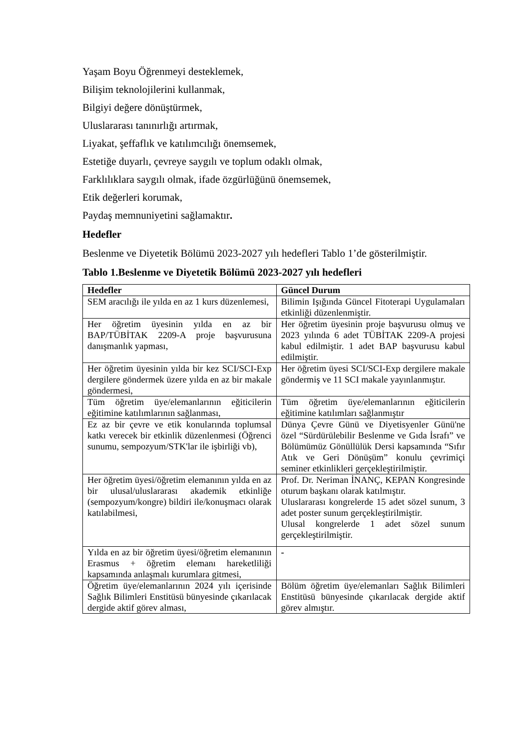Yaşam Boyu Öğrenmeyi desteklemek,
Bilişim teknolojilerini kullanmak,
Bilgiyi değere dönüştürmek,
Uluslararası tanınırlığı artırmak,
Liyakat, şeffaflık ve katılımcılığı önemsemek,
Estetiğe duyarlı, çevreye saygılı ve toplum odaklı olmak,
Farklılıklara saygılı olmak, ifade özgürlüğünü önemsemek,
Etik değerleri korumak,
Paydaş memnuniyetini sağlamaktır.
Hedefler
Beslenme ve Diyetetik Bölümü 2023-2027 yılı hedefleri Tablo 1’de gösterilmiştir.
Tablo 1.Beslenme ve Diyetetik Bölümü 2023-2027 yılı hedefleri
| Hedefler | Güncel Durum |
| --- | --- |
| SEM aracılığı ile yılda en az 1 kurs düzenlemesi, | Bilimin Işığında Güncel Fitoterapi Uygulamaları etkinliği düzenlenmiştir. |
| Her öğretim üyesinin yılda en az bir BAP/TÜBİTAK 2209-A proje başvurusuna danışmanlık yapması, | Her öğretim üyesinin proje başvurusu olmuş ve 2023 yılında 6 adet TÜBİTAK 2209-A projesi kabul edilmiştir. 1 adet BAP başvurusu kabul edilmiştir. |
| Her öğretim üyesinin yılda bir kez SCI/SCI-Exp dergilere göndermek üzere yılda en az bir makale göndermesi, | Her öğretim üyesi SCI/SCI-Exp dergilere makale göndermiş ve 11 SCI makale yayınlanmıştır. |
| Tüm öğretim üye/elemanlarının eğiticilerin eğitimine katılımlarının sağlanması, | Tüm öğretim üye/elemanlarının eğiticilerin eğitimine katılımları sağlanmıştır |
| Ez az bir çevre ve etik konularında toplumsal katkı verecek bir etkinlik düzenlenmesi (Öğrenci sunumu, sempozyum/STK'lar ile işbirliği vb), | Dünya Çevre Günü ve Diyetisyenler Günü'ne özel “Sürdürülebilir Beslenme ve Gıda İsrafı” ve Bölümümüz Gönüllülük Dersi kapsamında “Sıfır Atık ve Geri Dönüşüm” konulu çevrimiçi seminer etkinlikleri gerçekleştirilmiştir. |
| Her öğretim üyesi/öğretim elemanının yılda en az bir ulusal/uluslararası akademik etkinliğe (sempozyum/kongre) bildiri ile/konuşmacı olarak katılabilmesi, | Prof. Dr. Neriman İNANÇ, KEPAN Kongresinde oturum başkanı olarak katılmıştır. Uluslararası kongrelerde 15 adet sözel sunum, 3 adet poster sunum gerçekleştirilmiştir. Ulusal kongrelerde 1 adet sözel sunum gerçekleştirilmiştir. |
| Yılda en az bir öğretim üyesi/öğretim elemanının Erasmus + öğretim elemanı hareketliliği kapsamında anlaşmalı kurumlara gitmesi, | - |
| Öğretim üye/elemanlarının 2024 yılı içerisinde Sağlık Bilimleri Enstitüsü bünyesinde çıkarılacak dergide aktif görev alması, | Bölüm öğretim üye/elemanları Sağlık Bilimleri Enstitüsü bünyesinde çıkarılacak dergide aktif görev almıştır. |